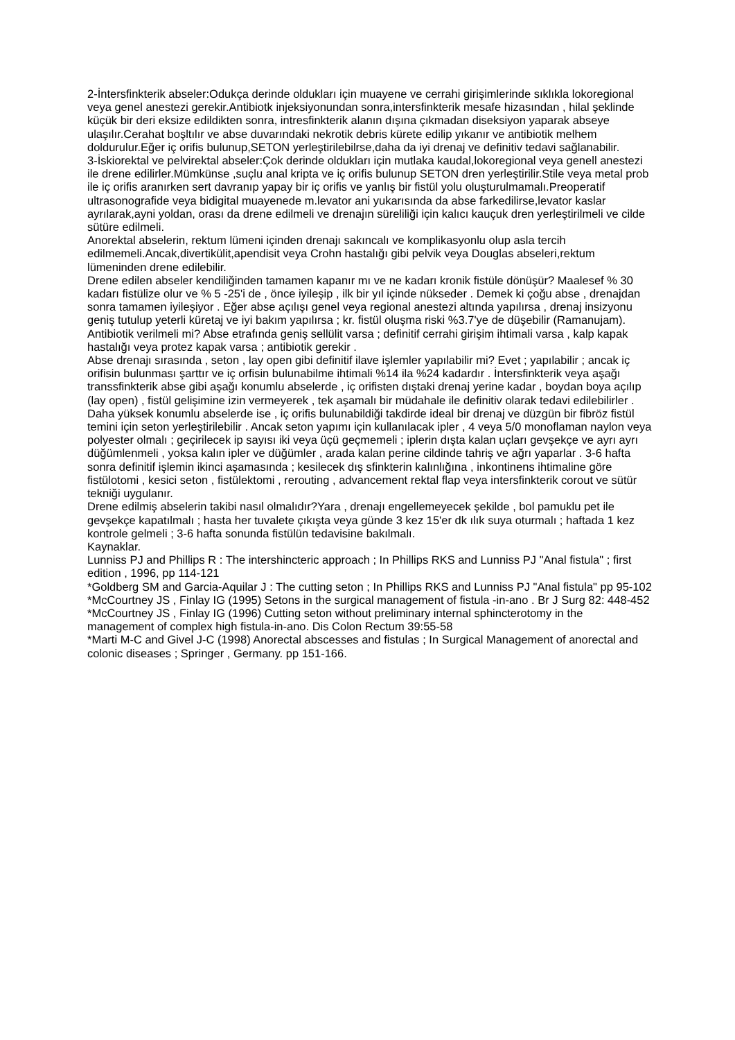2-İntersfinkterik abseler:Odukça derinde oldukları için muayene ve cerrahi girişimlerinde sıklıkla lokoregional veya genel anestezi gerekir.Antibiotk injeksiyonundan sonra,intersfinkterik mesafe hizasından , hilal şeklinde küçük bir deri eksize edildikten sonra, intresfinkterik alanın dışına çıkmadan diseksiyon yaparak abseye ulaşılır.Cerahat boşltılır ve abse duvarındaki nekrotik debris kürete edilip yıkanır ve antibiotik melhem doldurulur.Eğer iç orifis bulunup,SETON yerleştirilebilrse,daha da iyi drenaj ve definitiv tedavi sağlanabilir.
3-İskiorektal ve pelvirektal abseler:Çok derinde oldukları için mutlaka kaudal,lokoregional veya genell anestezi ile drene edilirler.Mümkünse ,suçlu anal kripta ve iç orifis bulunup SETON dren yerleştirilir.Stile veya metal prob ile iç orifis aranırken sert davranıp yapay bir iç orifis ve yanlış bir fistül yolu oluşturulmamalı.Preoperatif ultrasonografide veya bidigital muayenede m.levator ani yukarısında da abse farkedilirse,levator kaslar ayrılarak,ayni yoldan, orası da drene edilmeli ve drenajın süreliliği için kalıcı kauçuk dren yerleştirilmeli ve cilde sütüre edilmeli.
Anorektal abselerin, rektum lümeni içinden drenajı sakıncalı ve komplikasyonlu olup asla tercih edilmemeli.Ancak,divertikülit,apendisit veya Crohn hastalığı gibi pelvik veya Douglas abseleri,rektum lümeninden drene edilebilir.
Drene edilen abseler kendiliğinden tamamen kapanır mı ve ne kadarı kronik fistüle dönüşür? Maalesef % 30 kadarı fistülize olur ve % 5 -25'i de , önce iyileşip , ilk bir yıl içinde nükseder . Demek ki çoğu abse , drenajdan sonra tamamen iyileşiyor . Eğer abse açılışı genel veya regional anestezi altında yapılırsa , drenaj insizyonu geniş tutulup yeterli küretaj ve iyi bakım yapılırsa ; kr. fistül oluşma riski %3.7'ye de düşebilir (Ramanujam).
Antibiotik verilmeli mi? Abse etrafında geniş sellülit varsa ; definitif cerrahi girişim ihtimali varsa , kalp kapak hastalığı veya protez kapak varsa ; antibiotik gerekir .
Abse drenajı sırasında , seton , lay open gibi definitif ilave işlemler yapılabilir mi? Evet ; yapılabilir ; ancak iç orifisin bulunması şarttır ve iç orfisin bulunabilme ihtimali %14 ila %24 kadardır . İntersfinkterik veya aşağı transsfinkterik abse gibi aşağı konumlu abselerde , iç orifisten dıştaki drenaj yerine kadar , boydan boya açılıp (lay open) , fistül gelişimine izin vermeyerek , tek aşamalı bir müdahale ile definitiv olarak tedavi edilebilirler . Daha yüksek konumlu abselerde ise , iç orifis bulunabildiği takdirde ideal bir drenaj ve düzgün bir fibröz fistül temini için seton yerleştirilebilir . Ancak seton yapımı için kullanılacak ipler , 4 veya 5/0 monoflaman naylon veya polyester olmalı ; geçirilecek ip sayısı iki veya üçü geçmemeli ; iplerin dışta kalan uçları gevşekçe ve ayrı ayrı düğümlenmeli , yoksa kalın ipler ve düğümler , arada kalan perine cildinde tahriş ve ağrı yaparlar . 3-6 hafta sonra definitif işlemin ikinci aşamasında ; kesilecek dış sfinkterin kalınlığına , inkontinens ihtimaline göre fistülotomi , kesici seton , fistülektomi , rerouting , advancement rektal flap veya intersfinkterik corout ve sütür tekniği uygulanır.
Drene edilmiş abselerin takibi nasıl olmalıdır?Yara , drenajı engellemeyecek şekilde , bol pamuklu pet ile gevşekçe kapatılmalı ; hasta her tuvalete çıkışta veya günde 3 kez 15'er dk ılık suya oturmalı ; haftada 1 kez kontrole gelmeli ; 3-6 hafta sonunda fistülün tedavisine bakılmalı.
Kaynaklar.
Lunniss PJ and Phillips R : The intershincteric approach ; In Phillips RKS and Lunniss PJ "Anal fistula" ; first edition , 1996, pp 114-121
*Goldberg SM and Garcia-Aquilar J : The cutting seton ; In Phillips RKS and Lunniss PJ "Anal fistula" pp 95-102
*McCourtney JS , Finlay IG (1995) Setons in the surgical management of fistula -in-ano . Br J Surg 82: 448-452
*McCourtney JS , Finlay IG (1996) Cutting seton without preliminary internal sphincterotomy in the management of complex high fistula-in-ano. Dis Colon Rectum 39:55-58
*Marti M-C and Givel J-C (1998) Anorectal abscesses and fistulas ; In Surgical Management of anorectal and colonic diseases ; Springer , Germany. pp 151-166.